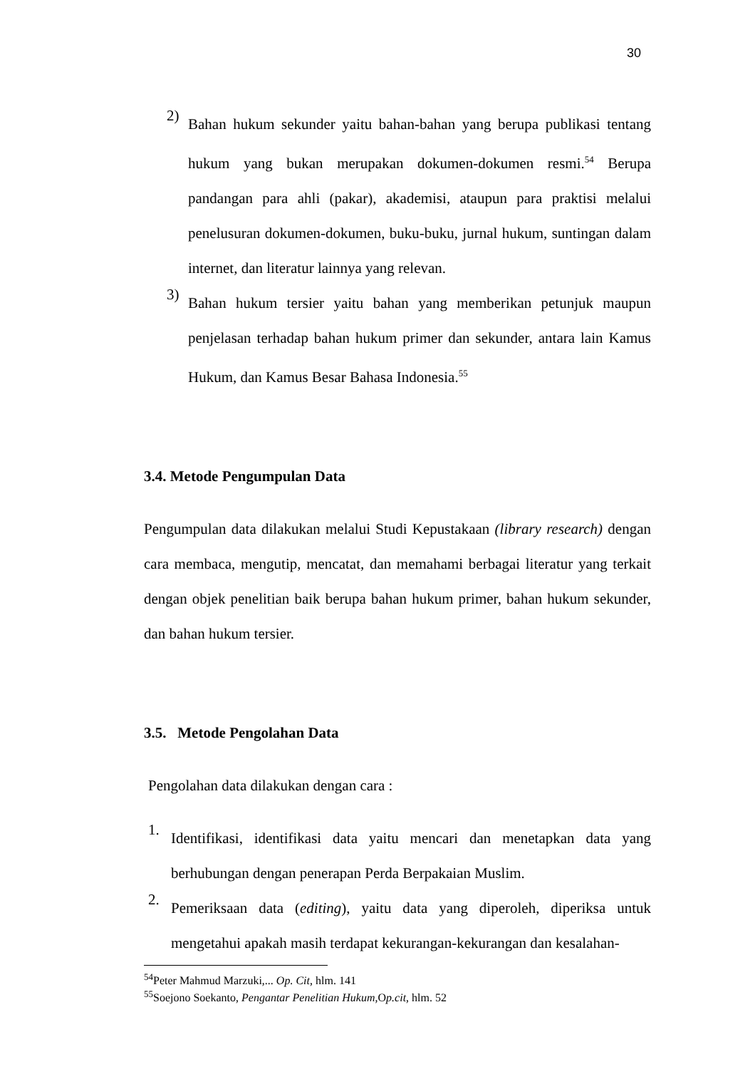30
2)
Bahan hukum sekunder yaitu bahan-bahan yang berupa publikasi tentang hukum yang bukan merupakan dokumen-dokumen resmi.<sup>54</sup> Berupa pandangan para ahli (pakar), akademisi, ataupun para praktisi melalui penelusuran dokumen-dokumen, buku-buku, jurnal hukum, suntingan dalam internet, dan literatur lainnya yang relevan.
3)
Bahan hukum tersier yaitu bahan yang memberikan petunjuk maupun penjelasan terhadap bahan hukum primer dan sekunder, antara lain Kamus Hukum, dan Kamus Besar Bahasa Indonesia.<sup>55</sup>
3.4. Metode Pengumpulan Data
Pengumpulan data dilakukan melalui Studi Kepustakaan (library research) dengan cara membaca, mengutip, mencatat, dan memahami berbagai literatur yang terkait dengan objek penelitian baik berupa bahan hukum primer, bahan hukum sekunder, dan bahan hukum tersier.
3.5. Metode Pengolahan Data
Pengolahan data dilakukan dengan cara :
1.
Identifikasi, identifikasi data yaitu mencari dan menetapkan data yang berhubungan dengan penerapan Perda Berpakaian Muslim.
2.
Pemeriksaan data (editing), yaitu data yang diperoleh, diperiksa untuk mengetahui apakah masih terdapat kekurangan-kekurangan dan kesalahan-
<sup>54</sup> Peter Mahmud Marzuki,... Op. Cit, hlm. 141
<sup>55</sup> Soejono Soekanto, Pengantar Penelitian Hukum,Op.cit, hlm. 52